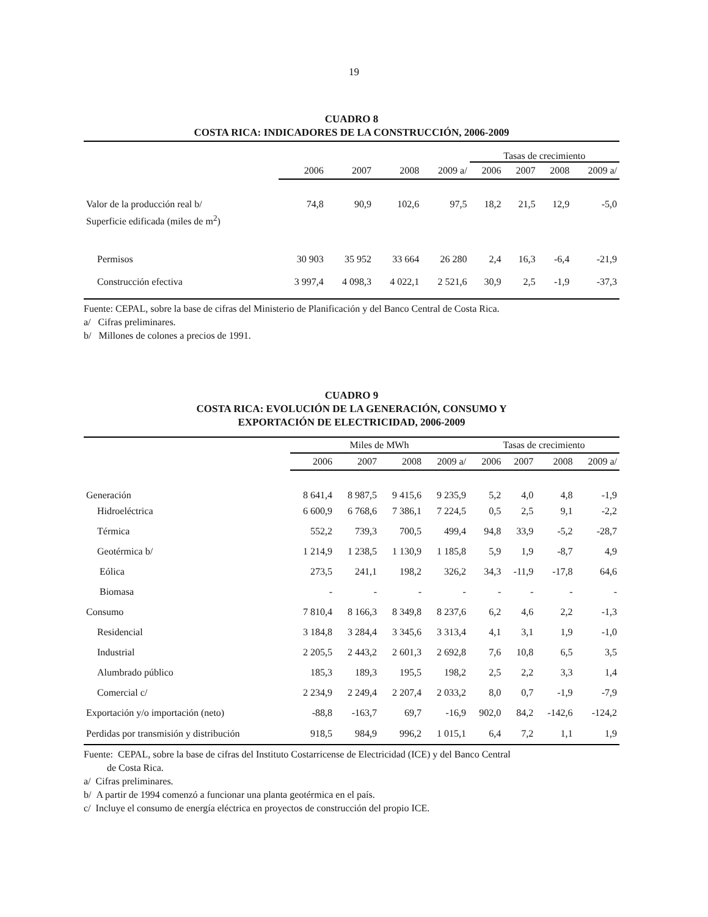19
CUADRO 8
COSTA RICA: INDICADORES DE LA CONSTRUCCIÓN, 2006-2009
| | | | | | Tasas de crecimiento | | | |
| --- | --- | --- | --- | --- | --- | --- | --- | --- |
| | 2006 | 2007 | 2008 | 2009 a/ | 2006 | 2007 | 2008 | 2009 a/ |
| Valor de la producción real b/ | 74,8 | 90,9 | 102,6 | 97,5 | 18,2 | 21,5 | 12,9 | -5,0 |
| Superficie edificada (miles de m<sup>2</sup>) | | | | | | | | |
| Permisos | 30 903 | 35 952 | 33 664 | 26 280 | 2,4 | 16,3 | -6,4 | -21,9 |
| Construcción efectiva | 3 997,4 | 4 098,3 | 4 022,1 | 2 521,6 | 30,9 | 2,5 | -1,9 | -37,3 |
Fuente: CEPAL, sobre la base de cifras del Ministerio de Planificación y del Banco Central de Costa Rica.
a/ Cifras preliminares.
b/ Millones de colones a precios de 1991.
CUADRO 9
COSTA RICA: EVOLUCIÓN DE LA GENERACIÓN, CONSUMO Y
EXPORTACIÓN DE ELECTRICIDAD, 2006-2009
| | Miles de MWh | | | | Tasas de crecimiento | | | |
| --- | --- | --- | --- | --- | --- | --- | --- | --- |
| | 2006 | 2007 | 2008 | 2009 a/ | 2006 | 2007 | 2008 | 2009 a/ |
| Generación | 8 641,4 | 8 987,5 | 9 415,6 | 9 235,9 | 5,2 | 4,0 | 4,8 | -1,9 |
| Hidroeléctrica | 6 600,9 | 6 768,6 | 7 386,1 | 7 224,5 | 0,5 | 2,5 | 9,1 | -2,2 |
| Térmica | 552,2 | 739,3 | 700,5 | 499,4 | 94,8 | 33,9 | -5,2 | -28,7 |
| Geotérmica b/ | 1 214,9 | 1 238,5 | 1 130,9 | 1 185,8 | 5,9 | 1,9 | -8,7 | 4,9 |
| Eólica | 273,5 | 241,1 | 198,2 | 326,2 | 34,3 | -11,9 | -17,8 | 64,6 |
| Biomasa | - | - | - | - | - | - | - | - |
| Consumo | 7 810,4 | 8 166,3 | 8 349,8 | 8 237,6 | 6,2 | 4,6 | 2,2 | -1,3 |
| Residencial | 3 184,8 | 3 284,4 | 3 345,6 | 3 313,4 | 4,1 | 3,1 | 1,9 | -1,0 |
| Industrial | 2 205,5 | 2 443,2 | 2 601,3 | 2 692,8 | 7,6 | 10,8 | 6,5 | 3,5 |
| Alumbrado público | 185,3 | 189,3 | 195,5 | 198,2 | 2,5 | 2,2 | 3,3 | 1,4 |
| Comercial c/ | 2 234,9 | 2 249,4 | 2 207,4 | 2 033,2 | 8,0 | 0,7 | -1,9 | -7,9 |
| Exportación y/o importación (neto) | -88,8 | -163,7 | 69,7 | -16,9 | 902,0 | 84,2 | -142,6 | -124,2 |
| Perdidas por transmisión y distribución | 918,5 | 984,9 | 996,2 | 1 015,1 | 6,4 | 7,2 | 1,1 | 1,9 |
Fuente: CEPAL, sobre la base de cifras del Instituto Costarricense de Electricidad (ICE) y del Banco Central
de Costa Rica.
a/ Cifras preliminares.
b/ A partir de 1994 comenzó a funcionar una planta geotérmica en el país.
c/ Incluye el consumo de energía eléctrica en proyectos de construcción del propio ICE.